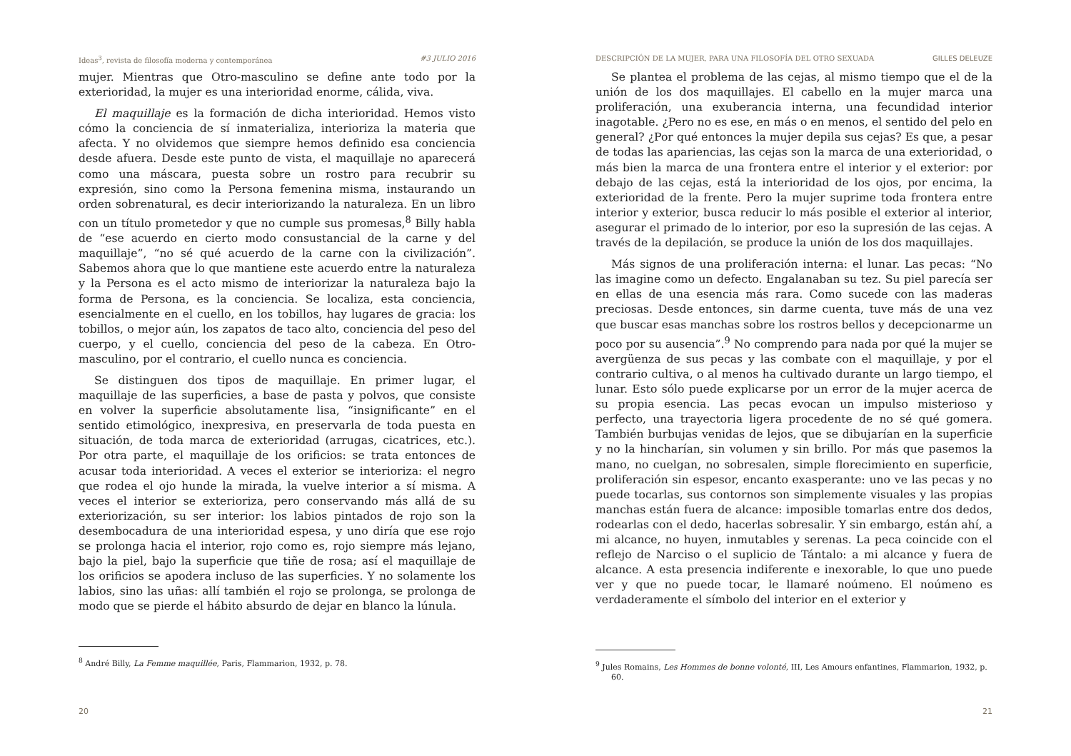Ideas<sup>3</sup>, revista de filosofía moderna y contemporánea #3 JULIO 2016
mujer. Mientras que Otro-masculino se define ante todo por la exterioridad, la mujer es una interioridad enorme, cálida, viva.
El maquillaje es la formación de dicha interioridad. Hemos visto cómo la conciencia de sí inmaterializa, interioriza la materia que afecta. Y no olvidemos que siempre hemos definido esa conciencia desde afuera. Desde este punto de vista, el maquillaje no aparecerá como una máscara, puesta sobre un rostro para recubrir su expresión, sino como la Persona femenina misma, instaurando un orden sobrenatural, es decir interiorizando la naturaleza. En un libro con un título prometedor y que no cumple sus promesas,<sup>8</sup> Billy habla de “ese acuerdo en cierto modo consustancial de la carne y del maquillaje”, “no sé qué acuerdo de la carne con la civilización”. Sabemos ahora que lo que mantiene este acuerdo entre la naturaleza y la Persona es el acto mismo de interiorizar la naturaleza bajo la forma de Persona, es la conciencia. Se localiza, esta conciencia, esencialmente en el cuello, en los tobillos, hay lugares de gracia: los tobillos, o mejor aún, los zapatos de taco alto, conciencia del peso del cuerpo, y el cuello, conciencia del peso de la cabeza. En Otro-masculino, por el contrario, el cuello nunca es conciencia.
Se distinguen dos tipos de maquillaje. En primer lugar, el maquillaje de las superficies, a base de pasta y polvos, que consiste en volver la superficie absolutamente lisa, “insignificante” en el sentido etimológico, inexpresiva, en preservarla de toda puesta en situación, de toda marca de exterioridad (arrugas, cicatrices, etc.). Por otra parte, el maquillaje de los orificios: se trata entonces de acusar toda interioridad. A veces el exterior se interioriza: el negro que rodea el ojo hunde la mirada, la vuelve interior a sí misma. A veces el interior se exterioriza, pero conservando más allá de su exteriorización, su ser interior: los labios pintados de rojo son la desembocadura de una interioridad espesa, y uno diría que ese rojo se prolonga hacia el interior, rojo como es, rojo siempre más lejano, bajo la piel, bajo la superficie que tiñe de rosa; así el maquillaje de los orificios se apodera incluso de las superficies. Y no solamente los labios, sino las uñas: allí también el rojo se prolonga, se prolonga de modo que se pierde el hábito absurdo de dejar en blanco la lúnula.
<sup>8</sup> André Billy, La Femme maquillée, Paris, Flammarion, 1932, p. 78.
20
DESCRIPCIÓN DE LA MUJER, PARA UNA FILOSOFÍA DEL OTRO SEXUADA GILLES DELEUZE
Se plantea el problema de las cejas, al mismo tiempo que el de la unión de los dos maquillajes. El cabello en la mujer marca una proliferación, una exuberancia interna, una fecundidad interior inagotable. ¿Pero no es ese, en más o en menos, el sentido del pelo en general? ¿Por qué entonces la mujer depila sus cejas? Es que, a pesar de todas las apariencias, las cejas son la marca de una exterioridad, o más bien la marca de una frontera entre el interior y el exterior: por debajo de las cejas, está la interioridad de los ojos, por encima, la exterioridad de la frente. Pero la mujer suprime toda frontera entre interior y exterior, busca reducir lo más posible el exterior al interior, asegurar el primado de lo interior, por eso la supresión de las cejas. A través de la depilación, se produce la unión de los dos maquillajes.
Más signos de una proliferación interna: el lunar. Las pecas: “No las imagine como un defecto. Engalanaban su tez. Su piel parecía ser en ellas de una esencia más rara. Como sucede con las maderas preciosas. Desde entonces, sin darme cuenta, tuve más de una vez que buscar esas manchas sobre los rostros bellos y decepcionarme un poco por su ausencia”.<sup>9</sup> No comprendo para nada por qué la mujer se avergüenza de sus pecas y las combate con el maquillaje, y por el contrario cultiva, o al menos ha cultivado durante un largo tiempo, el lunar. Esto sólo puede explicarse por un error de la mujer acerca de su propia esencia. Las pecas evocan un impulso misterioso y perfecto, una trayectoria ligera procedente de no sé qué gomera. También burbujas venidas de lejos, que se dibujarían en la superficie y no la hincharían, sin volumen y sin brillo. Por más que pasemos la mano, no cuelgan, no sobresalen, simple florecimiento en superficie, proliferación sin espesor, encanto exasperante: uno ve las pecas y no puede tocarlas, sus contornos son simplemente visuales y las propias manchas están fuera de alcance: imposible tomarlas entre dos dedos, rodearlas con el dedo, hacerlas sobresalir. Y sin embargo, están ahí, a mi alcance, no huyen, inmutables y serenas. La peca coincide con el reflejo de Narciso o el suplicio de Tántalo: a mi alcance y fuera de alcance. A esta presencia indiferente e inexorable, lo que uno puede ver y que no puede tocar, le llamaré noúmeno. El noúmeno es verdaderamente el símbolo del interior en el exterior y
<sup>9</sup> Jules Romains, Les Hommes de bonne volonté, III, Les Amours enfantines, Flammarion, 1932, p. 60.
21